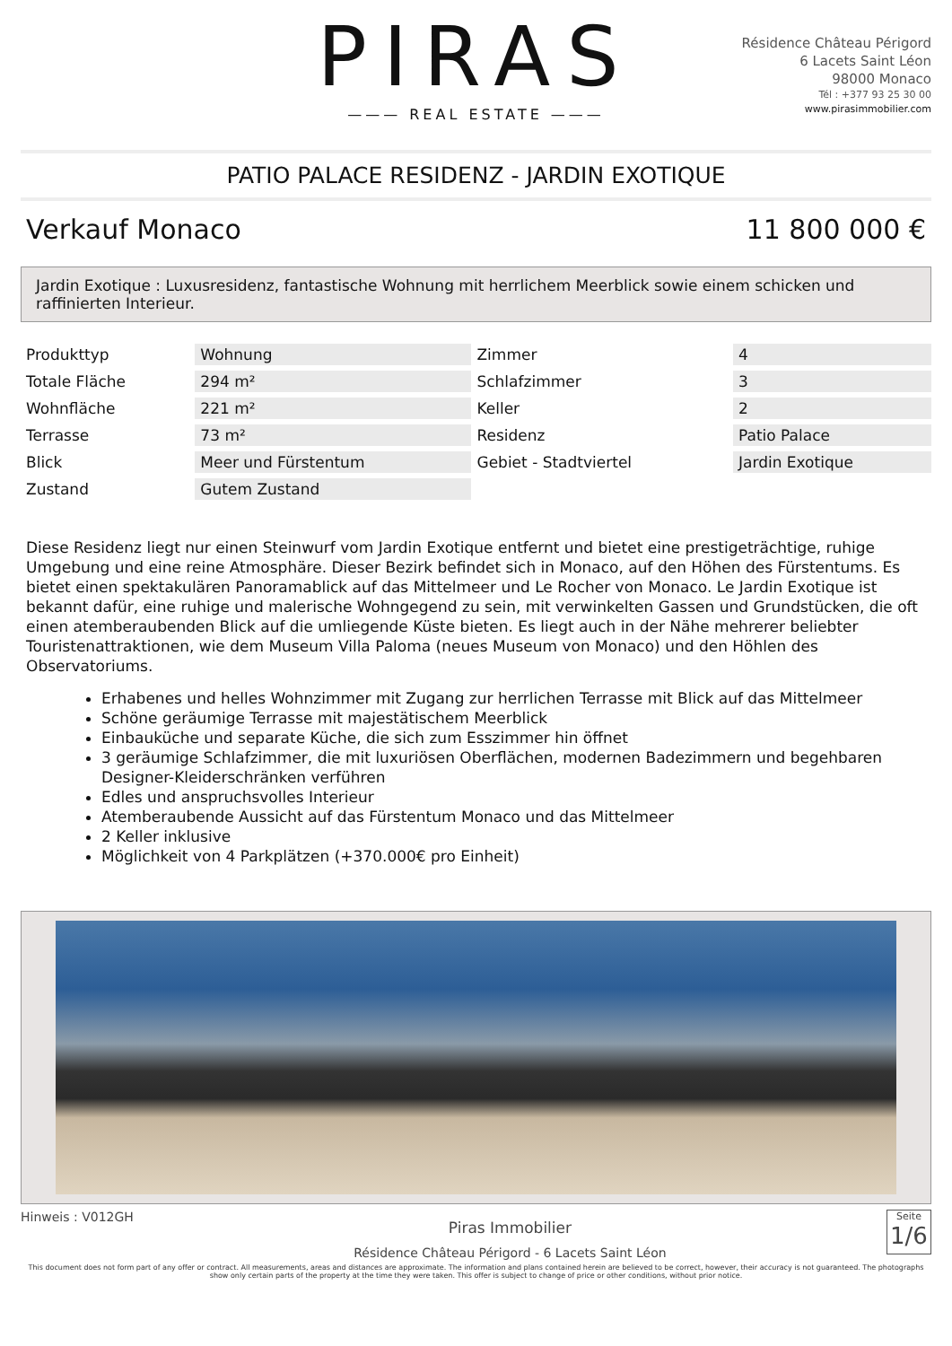PIRAS
——— REAL ESTATE ———
Résidence Château Périgord
6 Lacets Saint Léon
98000 Monaco
Tél : +377 93 25 30 00
www.pirasimmobilier.com
PATIO PALACE RESIDENZ - JARDIN EXOTIQUE
Verkauf Monaco 11 800 000 €
Jardin Exotique : Luxusresidenz, fantastische Wohnung mit herrlichem Meerblick sowie einem schicken und raffinierten Interieur.
| Produkttyp | Wohnung | Zimmer | 4 |
| Totale Fläche | 294 m² | Schlafzimmer | 3 |
| Wohnfläche | 221 m² | Keller | 2 |
| Terrasse | 73 m² | Residenz | Patio Palace |
| Blick | Meer und Fürstentum | Gebiet - Stadtviertel | Jardin Exotique |
| Zustand | Gutem Zustand | | |
Diese Residenz liegt nur einen Steinwurf vom Jardin Exotique entfernt und bietet eine prestigeträchtige, ruhige Umgebung und eine reine Atmosphäre. Dieser Bezirk befindet sich in Monaco, auf den Höhen des Fürstentums. Es bietet einen spektakulären Panoramablick auf das Mittelmeer und Le Rocher von Monaco. Le Jardin Exotique ist bekannt dafür, eine ruhige und malerische Wohngegend zu sein, mit verwinkelten Gassen und Grundstücken, die oft einen atemberaubenden Blick auf die umliegende Küste bieten. Es liegt auch in der Nähe mehrerer beliebter Touristenattraktionen, wie dem Museum Villa Paloma (neues Museum von Monaco) und den Höhlen des Observatoriums.
Erhabenes und helles Wohnzimmer mit Zugang zur herrlichen Terrasse mit Blick auf das Mittelmeer
Schöne geräumige Terrasse mit majestätischem Meerblick
Einbauküche und separate Küche, die sich zum Esszimmer hin öffnet
3 geräumige Schlafzimmer, die mit luxuriösen Oberflächen, modernen Badezimmern und begehbaren Designer-Kleiderschränken verführen
Edles und anspruchsvolles Interieur
Atemberaubende Aussicht auf das Fürstentum Monaco und das Mittelmeer
2 Keller inklusive
Möglichkeit von 4 Parkplätzen (+370.000€ pro Einheit)
Hinweis : V012GH
Piras Immobilier
Résidence Château Périgord - 6 Lacets Saint Léon
Seite
1/6
This document does not form part of any offer or contract. All measurements, areas and distances are approximate. The information and plans contained herein are believed to be correct, however, their accuracy is not guaranteed. The photographs show only certain parts of the property at the time they were taken. This offer is subject to change of price or other conditions, without prior notice.